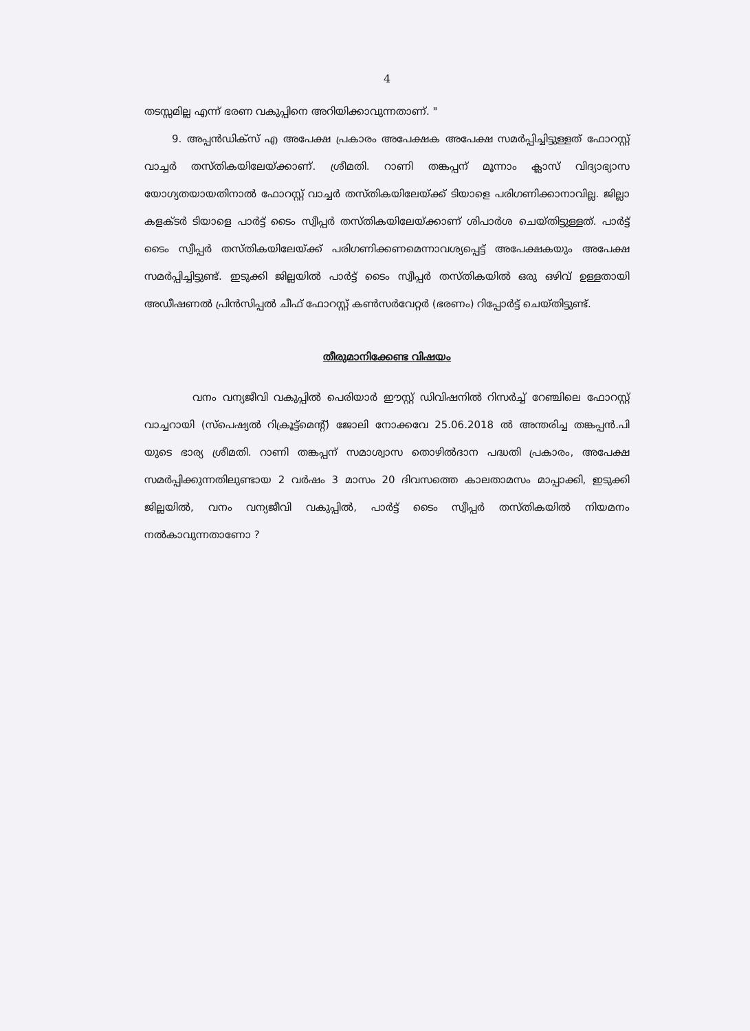4
തടസ്സമില്ല എന്ന് ഭരണ വകുപ്പിനെ അറിയിക്കാവുന്നതാണ്. "
9. അപ്പൻഡിക്സ് എ അപേക്ഷ പ്രകാരം അപേക്ഷക അപേക്ഷ സമർപ്പിച്ചിട്ടുള്ളത് ഫോറസ്റ്റ് വാച്ചർ തസ്തികയിലേയ്ക്കാണ്. ശ്രീമതി. റാണി തങ്കപ്പന് മൂന്നാം ക്ലാസ് വിദ്യാഭ്യാസ യോഗ്യതയായതിനാൽ ഫോറസ്റ്റ് വാച്ചർ തസ്തികയിലേയ്ക്ക് ടിയാളെ പരിഗണിക്കാനാവില്ല. ജില്ലാ കളക്ടർ ടിയാളെ പാർട്ട് ടൈം സ്വീപ്പർ തസ്തികയിലേയ്ക്കാണ് ശിപാർശ ചെയ്തിട്ടുള്ളത്. പാർട്ട് ടൈം സ്വീപ്പർ തസ്തികയിലേയ്ക്ക് പരിഗണിക്കണമെന്നാവശ്യപ്പെട്ട് അപേക്ഷകയും അപേക്ഷ സമർപ്പിച്ചിട്ടുണ്ട്. ഇടുക്കി ജില്ലയിൽ പാർട്ട് ടൈം സ്വീപ്പർ തസ്തികയിൽ ഒരു ഒഴിവ് ഉള്ളതായി അഡീഷണൽ പ്രിൻസിപ്പൽ ചീഫ് ഫോറസ്റ്റ് കൺസർവേറ്റർ (ഭരണം) റിപ്പോർട്ട് ചെയ്തിട്ടുണ്ട്.
തീരുമാനിക്കേണ്ട വിഷയം
വനം വന്യജീവി വകുപ്പിൽ പെരിയാർ ഈസ്റ്റ് ഡിവിഷനിൽ റിസർച്ച് റേഞ്ചിലെ ഫോറസ്റ്റ് വാച്ചറായി (സ്പെഷ്യൽ റിക്രൂട്ട്മെന്റ്) ജോലി നോക്കവേ 25.06.2018 ൽ അന്തരിച്ച തങ്കപ്പൻ.പി യുടെ ഭാര്യ ശ്രീമതി. റാണി തങ്കപ്പന് സമാശ്വാസ തൊഴിൽദാന പദ്ധതി പ്രകാരം, അപേക്ഷ സമർപ്പിക്കുന്നതിലുണ്ടായ 2 വർഷം 3 മാസം 20 ദിവസത്തെ കാലതാമസം മാപ്പാക്കി, ഇടുക്കി ജില്ലയിൽ, വനം വന്യജീവി വകുപ്പിൽ, പാർട്ട് ടൈം സ്വീപ്പർ തസ്തികയിൽ നിയമനം നൽകാവുന്നതാണോ ?